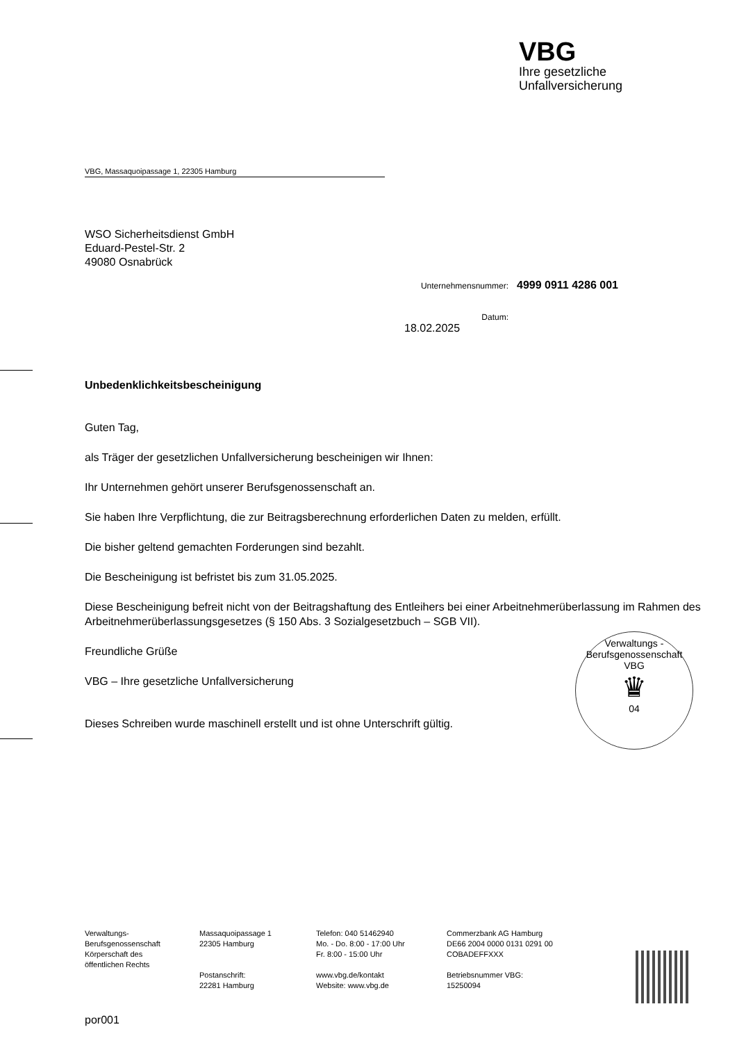VBG
Ihre gesetzliche
Unfallversicherung
VBG, Massaquoipassage 1, 22305 Hamburg
WSO Sicherheitsdienst GmbH
Eduard-Pestel-Str. 2
49080 Osnabrück
Unternehmensnummer: 4999 0911 4286 001
Datum: 18.02.2025
Unbedenklichkeitsbescheinigung
Guten Tag,
als Träger der gesetzlichen Unfallversicherung bescheinigen wir Ihnen:
Ihr Unternehmen gehört unserer Berufsgenossenschaft an.
Sie haben Ihre Verpflichtung, die zur Beitragsberechnung erforderlichen Daten zu melden, erfüllt.
Die bisher geltend gemachten Forderungen sind bezahlt.
Die Bescheinigung ist befristet bis zum 31.05.2025.
Diese Bescheinigung befreit nicht von der Beitragshaftung des Entleihers bei einer Arbeitnehmerüberlassung im Rahmen des Arbeitnehmerüberlassungsgesetzes (§ 150 Abs. 3 Sozialgesetzbuch – SGB VII).
Freundliche Grüße
VBG – Ihre gesetzliche Unfallversicherung
Dieses Schreiben wurde maschinell erstellt und ist ohne Unterschrift gültig.
Verwaltungs - Berufsgenossenschaft
VBG
♛
04
Verwaltungs-
Berufsgenossenschaft
Körperschaft des
öffentlichen Rechts
Massaquoipassage 1
22305 Hamburg
Postanschrift:
22281 Hamburg
Telefon: 040 51462940
Mo. - Do. 8:00 - 17:00 Uhr
Fr. 8:00 - 15:00 Uhr
www.vbg.de/kontakt
Website: www.vbg.de
Commerzbank AG Hamburg
DE66 2004 0000 0131 0291 00
COBADEFFXXX
Betriebsnummer VBG:
15250094
por001